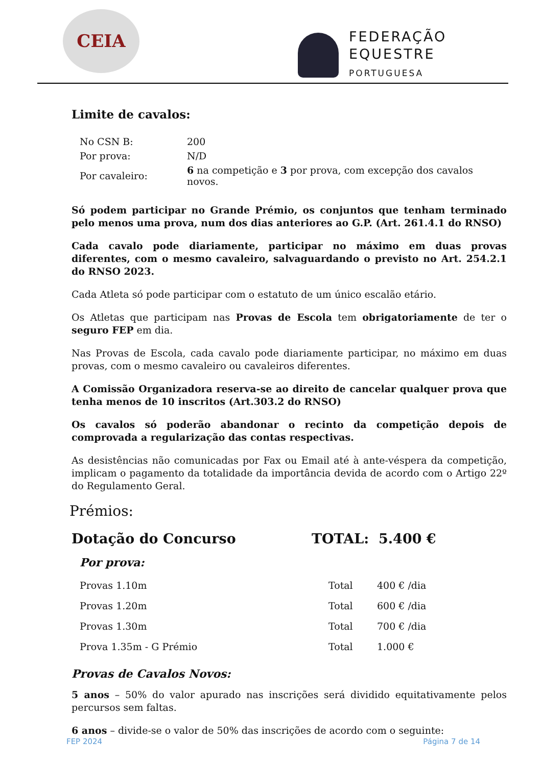CEIA
FEDERAÇÃO
EQUESTRE
PORTUGUESA
Limite de cavalos:
| No CSN B: | 200 |
| Por prova: | N/D |
| Por cavaleiro: | 6 na competição e 3 por prova, com excepção dos cavalos novos. |
Só podem participar no Grande Prémio, os conjuntos que tenham terminado pelo menos uma prova, num dos dias anteriores ao G.P. (Art. 261.4.1 do RNSO)
Cada cavalo pode diariamente, participar no máximo em duas provas diferentes, com o mesmo cavaleiro, salvaguardando o previsto no Art. 254.2.1 do RNSO 2023.
Cada Atleta só pode participar com o estatuto de um único escalão etário.
Os Atletas que participam nas Provas de Escola tem obrigatoriamente de ter o seguro FEP em dia.
Nas Provas de Escola, cada cavalo pode diariamente participar, no máximo em duas provas, com o mesmo cavaleiro ou cavaleiros diferentes.
A Comissão Organizadora reserva-se ao direito de cancelar qualquer prova que tenha menos de 10 inscritos (Art.303.2 do RNSO)
Os cavalos só poderão abandonar o recinto da competição depois de comprovada a regularização das contas respectivas.
As desistências não comunicadas por Fax ou Email até à ante-véspera da competição, implicam o pagamento da totalidade da importância devida de acordo com o Artigo 22º do Regulamento Geral.
Prémios:
Dotação do Concurso TOTAL: 5.400 €
Por prova:
| Provas 1.10m | Total | 400 € /dia |
| Provas 1.20m | Total | 600 € /dia |
| Provas 1.30m | Total | 700 € /dia |
| Prova 1.35m - G Prémio | Total | 1.000 € |
Provas de Cavalos Novos:
5 anos – 50% do valor apurado nas inscrições será dividido equitativamente pelos percursos sem faltas.
6 anos – divide-se o valor de 50% das inscrições de acordo com o seguinte:
FEP 2024 Página 7 de 14